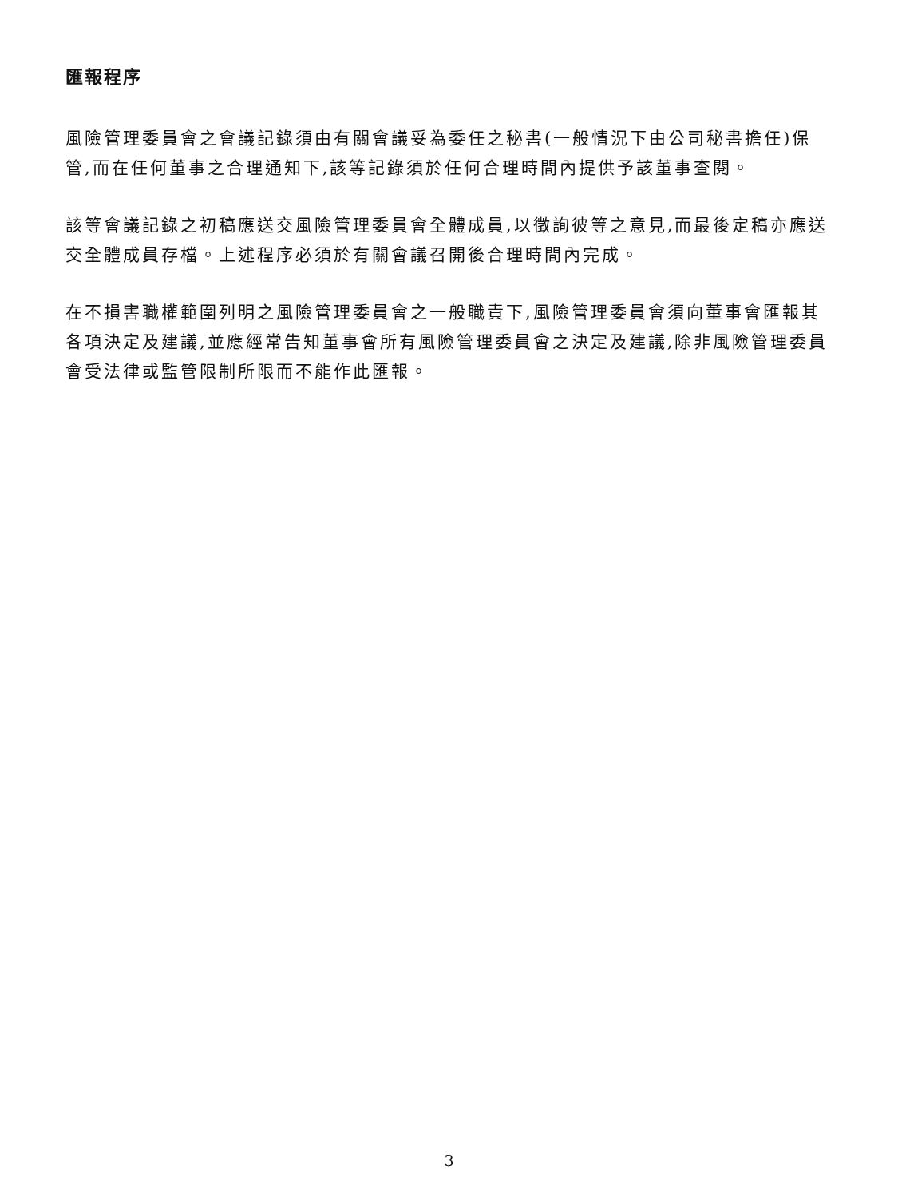匯報程序
風險管理委員會之會議記錄須由有關會議妥為委任之秘書(一般情況下由公司秘書擔任)保管,而在任何董事之合理通知下,該等記錄須於任何合理時間內提供予該董事查閱。
該等會議記錄之初稿應送交風險管理委員會全體成員,以徵詢彼等之意見,而最後定稿亦應送交全體成員存檔。上述程序必須於有關會議召開後合理時間內完成。
在不損害職權範圍列明之風險管理委員會之一般職責下,風險管理委員會須向董事會匯報其各項決定及建議,並應經常告知董事會所有風險管理委員會之決定及建議,除非風險管理委員會受法律或監管限制所限而不能作此匯報。
3